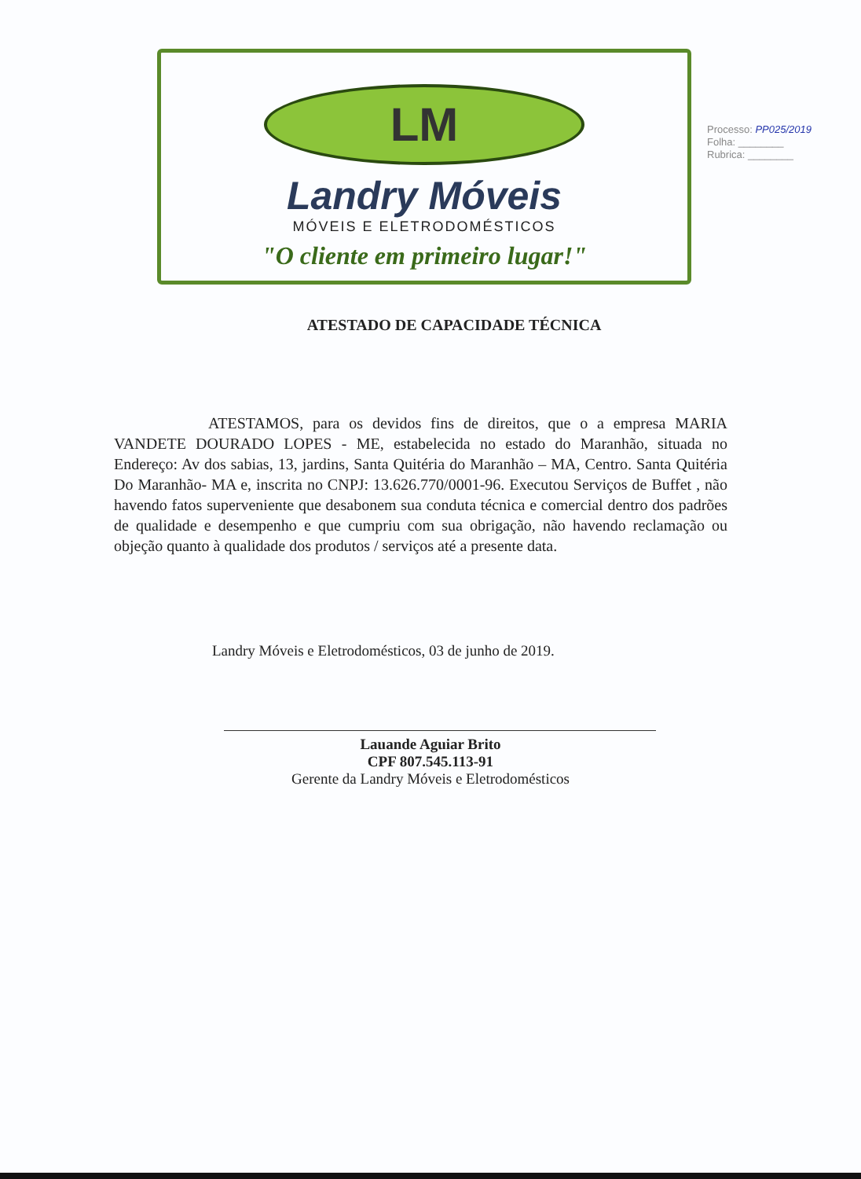LM
Landry Móveis
MÓVEIS E ELETRODOMÉSTICOS
"O cliente em primeiro lugar!"
Processo: PP025/2019
Folha: ________
Rubrica: ________
ATESTADO DE CAPACIDADE TÉCNICA
ATESTAMOS, para os devidos fins de direitos, que o a empresa MARIA VANDETE DOURADO LOPES - ME, estabelecida no estado do Maranhão, situada no Endereço: Av dos sabias, 13, jardins, Santa Quitéria do Maranhão – MA, Centro. Santa Quitéria Do Maranhão- MA e, inscrita no CNPJ: 13.626.770/0001-96. Executou Serviços de Buffet , não havendo fatos superveniente que desabonem sua conduta técnica e comercial dentro dos padrões de qualidade e desempenho e que cumpriu com sua obrigação, não havendo reclamação ou objeção quanto à qualidade dos produtos / serviços até a presente data.
Landry Móveis e Eletrodomésticos, 03 de junho de 2019.
Lauande Aguiar Brito
CPF 807.545.113-91
Gerente da Landry Móveis e Eletrodomésticos